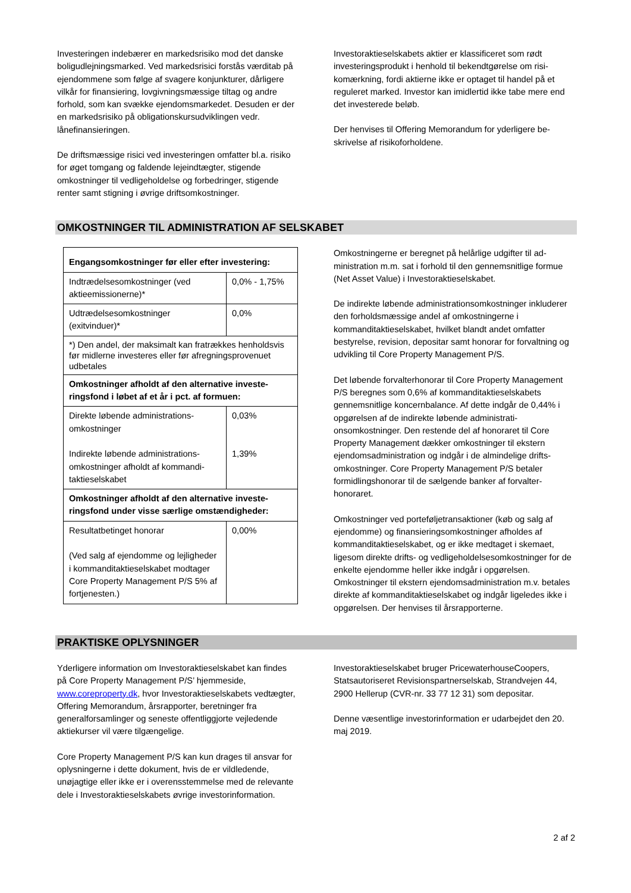Investeringen indebærer en markedsrisiko mod det dan­ske boligudlejningsmarked. Ved markedsrisici forstås værditab på ejendommene som følge af svagere kon­junkturer, dårligere vilkår for finansiering, lovgivnings­mæssige tiltag og andre forhold, som kan svække ejen­domsmarkedet. Desuden er der en markedsrisiko på ob­ligationskursudviklingen vedr. lånefinansieringen.
De driftsmæssige risici ved investeringen omfatter bl.a. risiko for øget tomgang og faldende lejeindtægter, sti­gende omkostninger til vedligeholdelse og forbedringer, stigende renter samt stigning i øvrige driftsomkostnin­ger.
Investoraktieselskabets aktier er klassificeret som rødt investeringsprodukt i henhold til bekendtgørelse om risi­komærkning, fordi aktierne ikke er optaget til handel på et reguleret marked. Investor kan imidlertid ikke tabe mere end det investerede beløb.
Der henvises til Offering Memorandum for yderligere be­skrivelse af risikoforholdene.
OMKOSTNINGER TIL ADMINISTRATION AF SELSKABET
| Engangsomkostninger før eller efter investering: | |
| Indtrædelsesomkostninger (ved aktieemissionerne)* | 0,0% - 1,75% |
| Udtrædelsesomkostninger (exitvinduer)* | 0,0% |
| *) Den andel, der maksimalt kan fratrækkes hen­holdsvis før midlerne investeres eller før afregnings­provenuet udbetales | |
| Omkostninger afholdt af den alternative investe­ringsfond i løbet af et år i pct. af formuen: | |
| Direkte løbende administrations­omkostninger Indirekte løbende administrations­omkostninger afholdt af kommandi­taktieselskabet | 0,03% 1,39% |
| Omkostninger afholdt af den alternative investe­ringsfond under visse særlige omstændigheder: | |
| Resultatbetinget honorar (Ved salg af ejendomme og lejlig­heder i kommanditaktieselskabet modtager Core Property Manage­ment P/S 5% af fortjenesten.) | 0,00% |
Omkostningerne er beregnet på helårlige udgifter til ad­ministration m.m. sat i forhold til den gennemsnitlige for­mue (Net Asset Value) i Investoraktieselskabet.
De indirekte løbende administrationsomkostninger inklu­derer den forholdsmæssige andel af omkostningerne i kommanditaktieselskabet, hvilket blandt andet omfatter bestyrelse, revision, depositar samt honorar for forvalt­ning og udvikling til Core Property Management P/S.
Det løbende forvalterhonorar til Core Property Manage­ment P/S beregnes som 0,6% af kommanditaktieselska­bets gennemsnitlige koncernbalance. Af dette indgår de 0,44% i opgørelsen af de indirekte løbende administrati­onsomkostninger. Den restende del af honoraret til Core Property Management dækker omkostninger til ekstern ejendomsadministration og indgår i de almindelige drifts­omkostninger. Core Property Management P/S betaler formidlingshonorar til de sælgende banker af forvalter­honoraret.
Omkostninger ved porteføljetransaktioner (køb og salg af ejendomme) og finansieringsomkostninger afholdes af kommanditaktieselskabet, og er ikke medtaget i ske­maet, ligesom direkte drifts- og vedligeholdelsesomkost­ninger for de enkelte ejendomme heller ikke indgår i op­gørelsen. Omkostninger til ekstern ejendomsadministra­tion m.v. betales direkte af kommanditaktieselskabet og indgår ligeledes ikke i opgørelsen. Der henvises til års­rapporterne.
PRAKTISKE OPLYSNINGER
Yderligere information om Investoraktieselskabet kan findes på Core Property Management P/S’ hjemmeside, www.coreproperty.dk, hvor Investoraktieselskabets ved­tægter, Offering Memorandum, årsrapporter, beretnin­ger fra generalforsamlinger og seneste offentliggjorte vejledende aktiekurser vil være tilgængelige.
Core Property Management P/S kan kun drages til an­svar for oplysningerne i dette dokument, hvis de er vild­ledende, unøjagtige eller ikke er i overensstemmelse med de relevante dele i Investoraktieselskabets øvrige investorinformation.
Investoraktieselskabet bruger PricewaterhouseCoopers, Statsautoriseret Revisionspartnerselskab, Strandvejen 44, 2900 Hellerup (CVR-nr. 33 77 12 31) som depositar.
Denne væsentlige investorinformation er udarbejdet den 20. maj 2019.
2 af 2